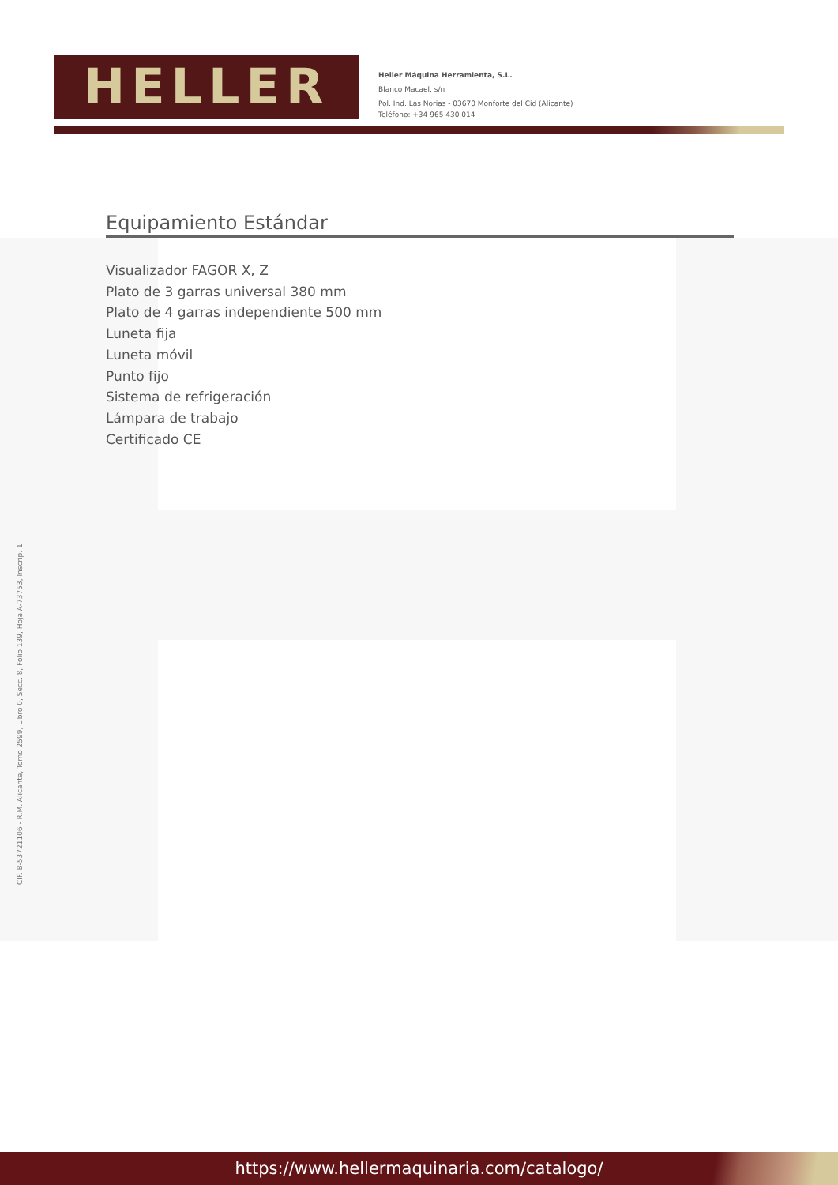HELLER
Heller Máquina Herramienta, S.L.
Blanco Macael, s/n
Pol. Ind. Las Norias - 03670 Monforte del Cid (Alicante)
Teléfono: +34 965 430 014
Equipamiento Estándar
Visualizador FAGOR X, Z
Plato de 3 garras universal 380 mm
Plato de 4 garras independiente 500 mm
Luneta fija
Luneta móvil
Punto fijo
Sistema de refrigeración
Lámpara de trabajo
Certificado CE
CIF. B-53721106 - R.M. Alicante, Tomo 2599, Libro 0, Secc. 8, Folio 139, Hoja A-73753, Inscrip. 1
https://www.hellermaquinaria.com/catalogo/